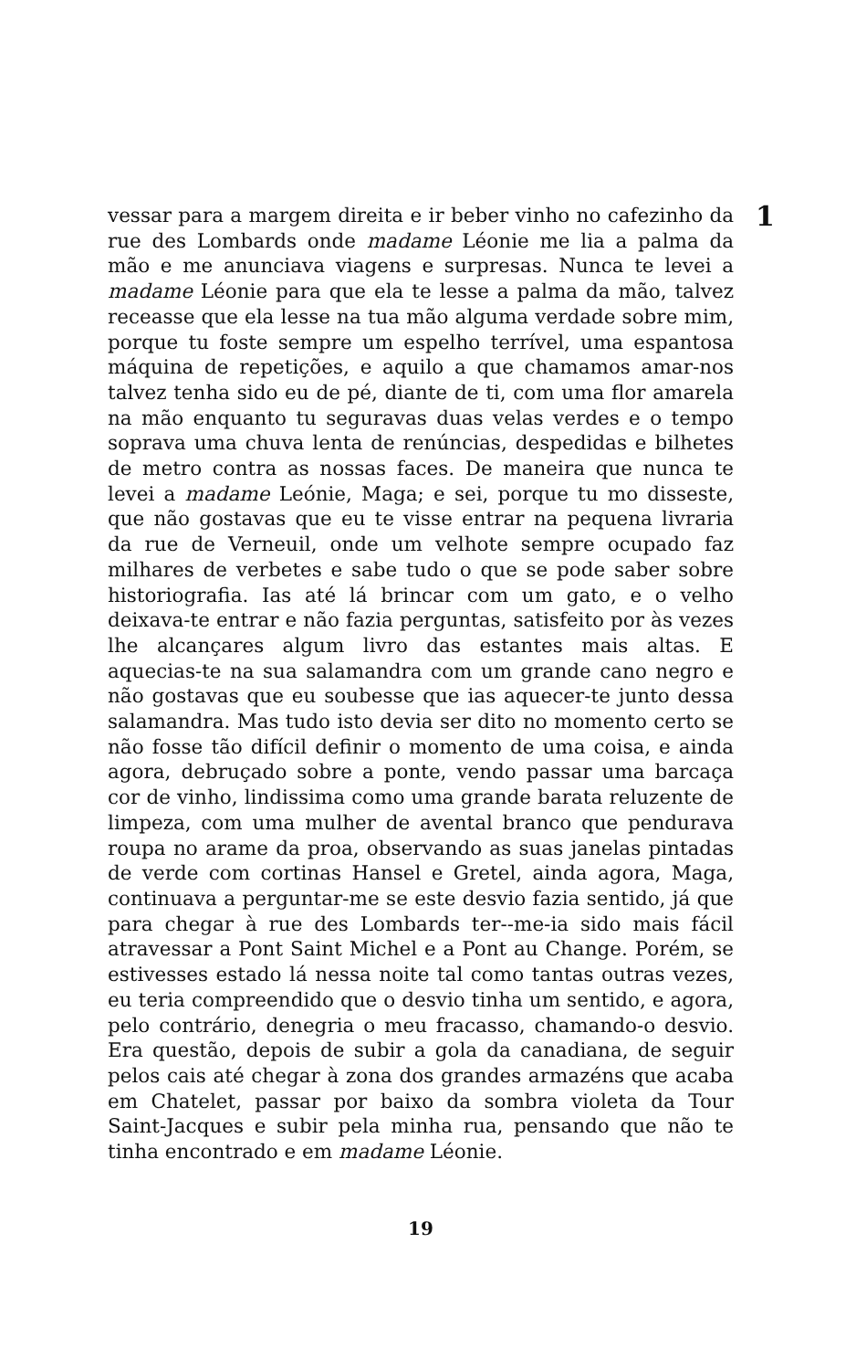vessar para a margem direita e ir beber vinho no cafezinho da rue des Lombards onde madame Léonie me lia a palma da mão e me anunciava viagens e surpresas. Nunca te levei a madame Léonie para que ela te lesse a palma da mão, talvez receasse que ela lesse na tua mão alguma verdade sobre mim, porque tu foste sempre um espelho terrível, uma espantosa máquina de repetições, e aquilo a que chamamos amar-nos talvez tenha sido eu de pé, diante de ti, com uma flor amarela na mão enquanto tu seguravas duas velas verdes e o tempo soprava uma chuva lenta de renúncias, despedidas e bilhetes de metro contra as nossas faces. De maneira que nunca te levei a madame Leónie, Maga; e sei, porque tu mo disseste, que não gostavas que eu te visse entrar na pequena livraria da rue de Verneuil, onde um velhote sempre ocupado faz milhares de verbetes e sabe tudo o que se pode saber sobre historiografia. Ias até lá brincar com um gato, e o velho deixava-te entrar e não fazia perguntas, satisfeito por às vezes lhe alcançares algum livro das estantes mais altas. E aquecias-te na sua salamandra com um grande cano negro e não gostavas que eu soubesse que ias aquecer-te junto dessa salamandra. Mas tudo isto devia ser dito no momento certo se não fosse tão difícil definir o momento de uma coisa, e ainda agora, debruçado sobre a ponte, vendo passar uma barcaça cor de vinho, lindissima como uma grande barata reluzente de limpeza, com uma mulher de avental branco que pendurava roupa no arame da proa, observando as suas janelas pintadas de verde com cortinas Hansel e Gretel, ainda agora, Maga, continuava a perguntar-me se este desvio fazia sentido, já que para chegar à rue des Lombards ter--me-ia sido mais fácil atravessar a Pont Saint Michel e a Pont au Change. Porém, se estivesses estado lá nessa noite tal como tantas outras vezes, eu teria compreendido que o desvio tinha um sentido, e agora, pelo contrário, denegria o meu fracasso, chamando-o desvio. Era questão, depois de subir a gola da canadiana, de seguir pelos cais até chegar à zona dos grandes armazéns que acaba em Chatelet, passar por baixo da sombra violeta da Tour Saint-Jacques e subir pela minha rua, pensando que não te tinha encontrado e em madame Léonie.
1
19